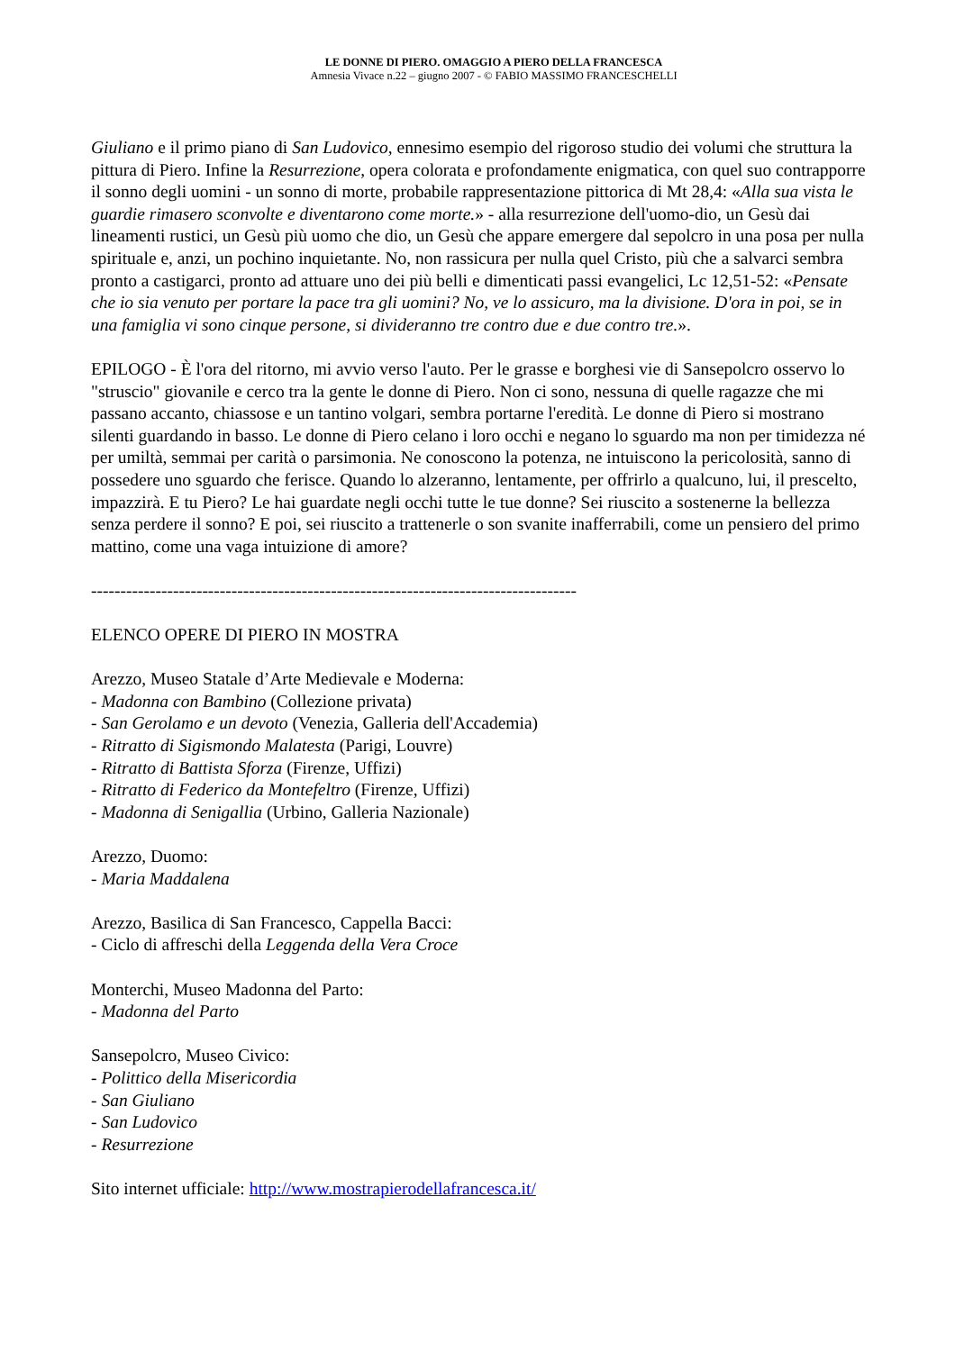LE DONNE DI PIERO. OMAGGIO A PIERO DELLA FRANCESCA
Amnesia Vivace n.22 – giugno 2007 - © FABIO MASSIMO FRANCESCHELLI
Giuliano e il primo piano di San Ludovico, ennesimo esempio del rigoroso studio dei volumi che struttura la pittura di Piero. Infine la Resurrezione, opera colorata e profondamente enigmatica, con quel suo contrapporre il sonno degli uomini - un sonno di morte, probabile rappresentazione pittorica di Mt 28,4: «Alla sua vista le guardie rimasero sconvolte e diventarono come morte.» - alla resurrezione dell'uomo-dio, un Gesù dai lineamenti rustici, un Gesù più uomo che dio, un Gesù che appare emergere dal sepolcro in una posa per nulla spirituale e, anzi, un pochino inquietante. No, non rassicura per nulla quel Cristo, più che a salvarci sembra pronto a castigarci, pronto ad attuare uno dei più belli e dimenticati passi evangelici, Lc 12,51-52: «Pensate che io sia venuto per portare la pace tra gli uomini? No, ve lo assicuro, ma la divisione. D'ora in poi, se in una famiglia vi sono cinque persone, si divideranno tre contro due e due contro tre.».
EPILOGO - È l'ora del ritorno, mi avvio verso l'auto. Per le grasse e borghesi vie di Sansepolcro osservo lo "struscio" giovanile e cerco tra la gente le donne di Piero. Non ci sono, nessuna di quelle ragazze che mi passano accanto, chiassose e un tantino volgari, sembra portarne l'eredità. Le donne di Piero si mostrano silenti guardando in basso. Le donne di Piero celano i loro occhi e negano lo sguardo ma non per timidezza né per umiltà, semmai per carità o parsimonia. Ne conoscono la potenza, ne intuiscono la pericolosità, sanno di possedere uno sguardo che ferisce. Quando lo alzeranno, lentamente, per offrirlo a qualcuno, lui, il prescelto, impazzirà. E tu Piero? Le hai guardate negli occhi tutte le tue donne? Sei riuscito a sostenerne la bellezza senza perdere il sonno? E poi, sei riuscito a trattenerle o son svanite inafferrabili, come un pensiero del primo mattino, come una vaga intuizione di amore?
-----------------------------------------------------------------------------------
ELENCO OPERE DI PIERO IN MOSTRA
Arezzo, Museo Statale d’Arte Medievale e Moderna:
- Madonna con Bambino (Collezione privata)
- San Gerolamo e un devoto (Venezia, Galleria dell'Accademia)
- Ritratto di Sigismondo Malatesta (Parigi, Louvre)
- Ritratto di Battista Sforza (Firenze, Uffizi)
- Ritratto di Federico da Montefeltro (Firenze, Uffizi)
- Madonna di Senigallia (Urbino, Galleria Nazionale)
Arezzo, Duomo:
- Maria Maddalena
Arezzo, Basilica di San Francesco, Cappella Bacci:
- Ciclo di affreschi della Leggenda della Vera Croce
Monterchi, Museo Madonna del Parto:
- Madonna del Parto
Sansepolcro, Museo Civico:
- Polittico della Misericordia
- San Giuliano
- San Ludovico
- Resurrezione
Sito internet ufficiale: http://www.mostrapierodellafrancesca.it/